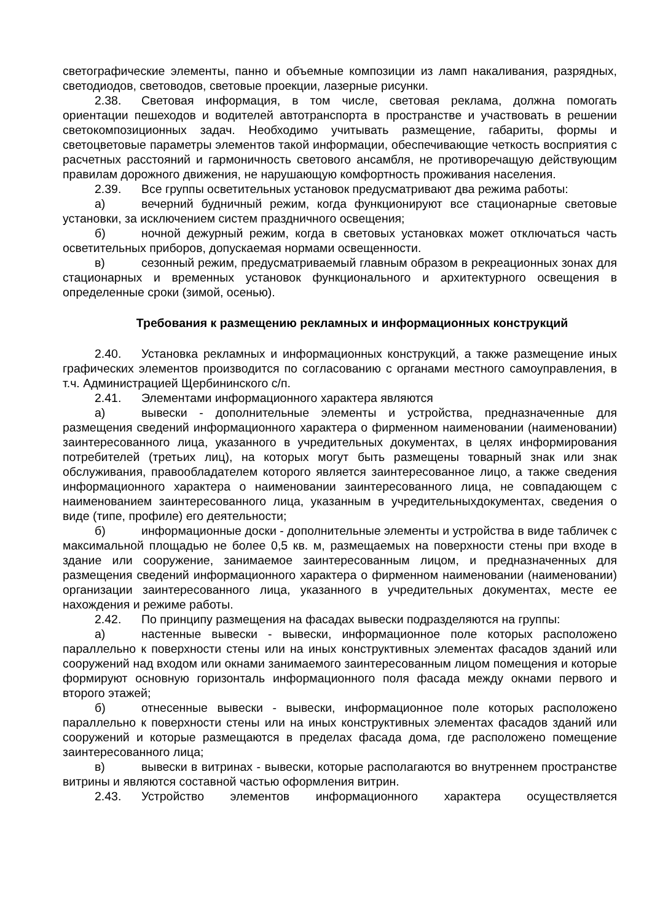светографические элементы, панно и объемные композиции из ламп накаливания, разрядных, светодиодов, световодов, световые проекции, лазерные рисунки.
2.38. Световая информация, в том числе, световая реклама, должна помогать ориентации пешеходов и водителей автотранспорта в пространстве и участвовать в решении светокомпозиционных задач. Необходимо учитывать размещение, габариты, формы и светоцветовые параметры элементов такой информации, обеспечивающие четкость восприятия с расчетных расстояний и гармоничность светового ансамбля, не противоречащую действующим правилам дорожного движения, не нарушающую комфортность проживания населения.
2.39. Все группы осветительных установок предусматривают два режима работы:
а) вечерний будничный режим, когда функционируют все стационарные световые установки, за исключением систем праздничного освещения;
б) ночной дежурный режим, когда в световых установках может отключаться часть осветительных приборов, допускаемая нормами освещенности.
в) сезонный режим, предусматриваемый главным образом в рекреационных зонах для стационарных и временных установок функционального и архитектурного освещения в определенные сроки (зимой, осенью).
Требования к размещению рекламных и информационных конструкций
2.40. Установка рекламных и информационных конструкций, а также размещение иных графических элементов производится по согласованию с органами местного самоуправления, в т.ч. Администрацией Щербининского с/п.
2.41. Элементами информационного характера являются
а) вывески - дополнительные элементы и устройства, предназначенные для размещения сведений информационного характера о фирменном наименовании (наименовании) заинтересованного лица, указанного в учредительных документах, в целях информирования потребителей (третьих лиц), на которых могут быть размещены товарный знак или знак обслуживания, правообладателем которого является заинтересованное лицо, а также сведения информационного характера о наименовании заинтересованного лица, не совпадающем с наименованием заинтересованного лица, указанным в учредительныхдокументах, сведения о виде (типе, профиле) его деятельности;
б) информационные доски - дополнительные элементы и устройства в виде табличек с максимальной площадью не более 0,5 кв. м, размещаемых на поверхности стены при входе в здание или сооружение, занимаемое заинтересованным лицом, и предназначенных для размещения сведений информационного характера о фирменном наименовании (наименовании) организации заинтересованного лица, указанного в учредительных документах, месте ее нахождения и режиме работы.
2.42. По принципу размещения на фасадах вывески подразделяются на группы:
а) настенные вывески - вывески, информационное поле которых расположено параллельно к поверхности стены или на иных конструктивных элементах фасадов зданий или сооружений над входом или окнами занимаемого заинтересованным лицом помещения и которые формируют основную горизонталь информационного поля фасада между окнами первого и второго этажей;
б) отнесенные вывески - вывески, информационное поле которых расположено параллельно к поверхности стены или на иных конструктивных элементах фасадов зданий или сооружений и которые размещаются в пределах фасада дома, где расположено помещение заинтересованного лица;
в) вывески в витринах - вывески, которые располагаются во внутреннем пространстве витрины и являются составной частью оформления витрин.
2.43. Устройство элементов информационного характера осуществляется